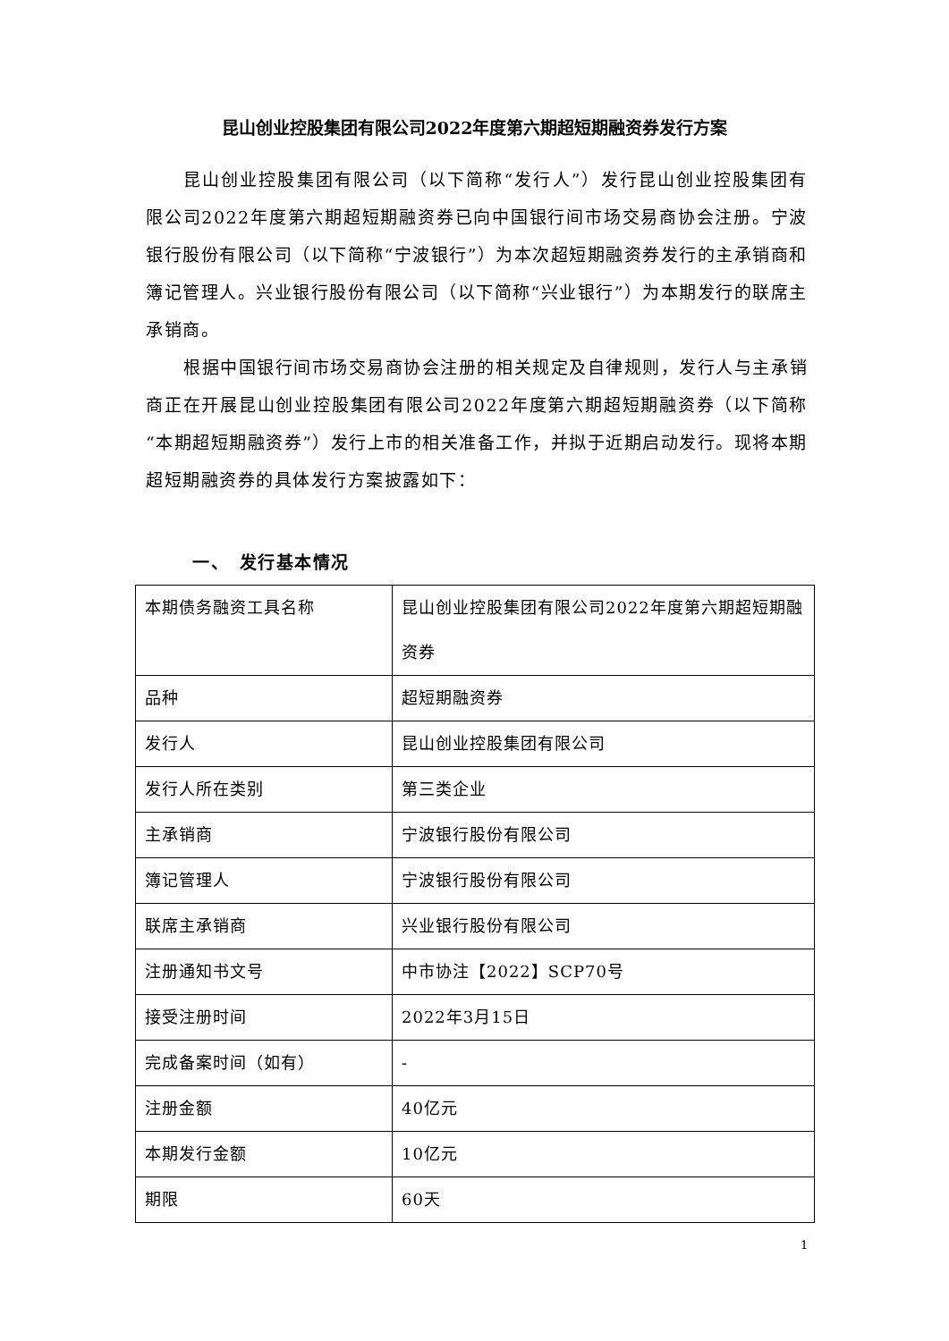昆山创业控股集团有限公司2022年度第六期超短期融资券发行方案
昆山创业控股集团有限公司（以下简称“发行人”）发行昆山创业控股集团有限公司2022年度第六期超短期融资券已向中国银行间市场交易商协会注册。宁波银行股份有限公司（以下简称“宁波银行”）为本次超短期融资券发行的主承销商和簿记管理人。兴业银行股份有限公司（以下简称“兴业银行”）为本期发行的联席主承销商。
根据中国银行间市场交易商协会注册的相关规定及自律规则，发行人与主承销商正在开展昆山创业控股集团有限公司2022年度第六期超短期融资券（以下简称“本期超短期融资券”）发行上市的相关准备工作，并拟于近期启动发行。现将本期超短期融资券的具体发行方案披露如下：
一、　发行基本情况
| 本期债务融资工具名称 | 昆山创业控股集团有限公司2022年度第六期超短期融资券 |
| 品种 | 超短期融资券 |
| 发行人 | 昆山创业控股集团有限公司 |
| 发行人所在类别 | 第三类企业 |
| 主承销商 | 宁波银行股份有限公司 |
| 簿记管理人 | 宁波银行股份有限公司 |
| 联席主承销商 | 兴业银行股份有限公司 |
| 注册通知书文号 | 中市协注【2022】SCP70号 |
| 接受注册时间 | 2022年3月15日 |
| 完成备案时间（如有） | - |
| 注册金额 | 40亿元 |
| 本期发行金额 | 10亿元 |
| 期限 | 60天 |
1